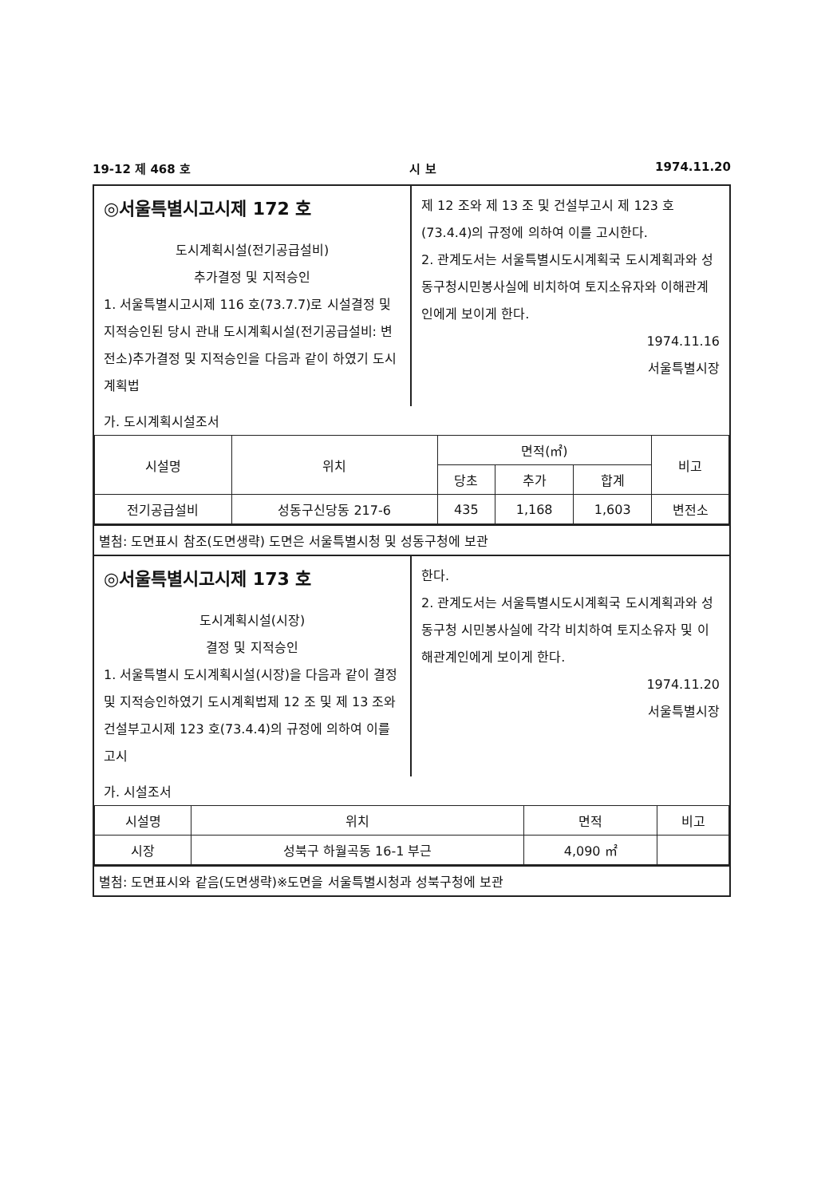19-12 제 468 호 시 보 1974.11.20
◎서울특별시고시제 172 호
도시계획시설(전기공급설비)
추가결정 및 지적승인
1. 서울특별시고시제 116 호(73.7.7)로 시설결정 및 지적승인된 당시 관내 도시계획시설(전기공급설비: 변전소)추가결정 및 지적승인을 다음과 같이 하였기 도시계획법
제 12 조와 제 13 조 및 건설부고시 제 123 호(73.4.4)의 규정에 의하여 이를 고시한다.
2. 관계도서는 서울특별시도시계획국 도시계획과와 성동구청시민봉사실에 비치하여 토지소유자와 이해관계인에게 보이게 한다.
1974.11.16
서울특별시장
가. 도시계획시설조서
| 시설명 | 위치 | 면적(㎡) | | | 비고 |
| --- | --- | --- | --- | --- | --- |
| | | 당초 | 추가 | 합계 | |
| 전기공급설비 | 성동구신당동 217-6 | 435 | 1,168 | 1,603 | 변전소 |
별첨: 도면표시 참조(도면생략) 도면은 서울특별시청 및 성동구청에 보관
◎서울특별시고시제 173 호
도시계획시설(시장)
결정 및 지적승인
1. 서울특별시 도시계획시설(시장)을 다음과 같이 결정 및 지적승인하였기 도시계획법제 12 조 및 제 13 조와 건설부고시제 123 호(73.4.4)의 규정에 의하여 이를 고시
한다.
2. 관계도서는 서울특별시도시계획국 도시계획과와 성동구청 시민봉사실에 각각 비치하여 토지소유자 및 이해관계인에게 보이게 한다.
1974.11.20
서울특별시장
가. 시설조서
| 시설명 | 위치 | 면적 | 비고 |
| --- | --- | --- | --- |
| 시장 | 성북구 하월곡동 16-1 부근 | 4,090 ㎡ | |
별첨: 도면표시와 같음(도면생략)※도면을 서울특별시청과 성북구청에 보관